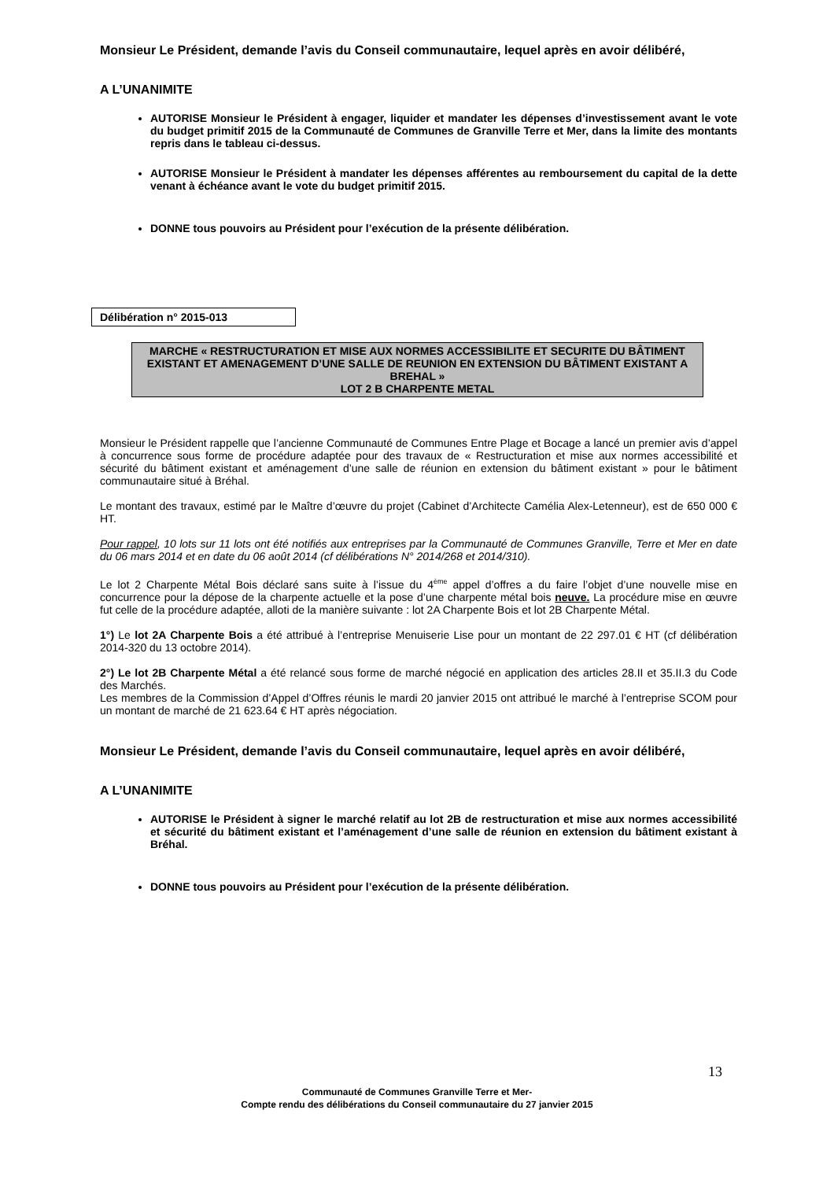Monsieur Le Président, demande l’avis du Conseil communautaire, lequel après en avoir délibéré,
A L’UNANIMITE
AUTORISE Monsieur le Président à engager, liquider et mandater les dépenses d’investissement avant le vote du budget primitif 2015 de la Communauté de Communes de Granville Terre et Mer, dans la limite des montants repris dans le tableau ci-dessus.
AUTORISE Monsieur le Président à mandater les dépenses afférentes au remboursement du capital de la dette venant à échéance avant le vote du budget primitif 2015.
DONNE tous pouvoirs au Président pour l’exécution de la présente délibération.
Délibération n° 2015-013
MARCHE « RESTRUCTURATION ET MISE AUX NORMES ACCESSIBILITE ET SECURITE DU BÂTIMENT EXISTANT ET AMENAGEMENT D’UNE SALLE DE REUNION EN EXTENSION DU BÂTIMENT EXISTANT A BREHAL »
LOT 2 B CHARPENTE METAL
Monsieur le Président rappelle que l’ancienne Communauté de Communes Entre Plage et Bocage a lancé un premier avis d’appel à concurrence sous forme de procédure adaptée pour des travaux de « Restructuration et mise aux normes accessibilité et sécurité du bâtiment existant et aménagement d’une salle de réunion en extension du bâtiment existant » pour le bâtiment communautaire situé à Bréhal.
Le montant des travaux, estimé par le Maître d’œuvre du projet (Cabinet d’Architecte Camélia Alex-Letenneur), est de 650 000 € HT.
Pour rappel, 10 lots sur 11 lots ont été notifiés aux entreprises par la Communauté de Communes Granville, Terre et Mer en date du 06 mars 2014 et en date du 06 août 2014 (cf délibérations N° 2014/268 et 2014/310).
Le lot 2 Charpente Métal Bois déclaré sans suite à l’issue du 4<sup>ème</sup> appel d’offres a du faire l’objet d’une nouvelle mise en concurrence pour la dépose de la charpente actuelle et la pose d’une charpente métal bois neuve. La procédure mise en œuvre fut celle de la procédure adaptée, alloti de la manière suivante : lot 2A Charpente Bois et lot 2B Charpente Métal.
1°) Le lot 2A Charpente Bois a été attribué à l’entreprise Menuiserie Lise pour un montant de 22 297.01 € HT (cf délibération 2014-320 du 13 octobre 2014).
2°) Le lot 2B Charpente Métal a été relancé sous forme de marché négocié en application des articles 28.II et 35.II.3 du Code des Marchés.
Les membres de la Commission d’Appel d’Offres réunis le mardi 20 janvier 2015 ont attribué le marché à l’entreprise SCOM pour un montant de marché de 21 623.64 € HT après négociation.
Monsieur Le Président, demande l’avis du Conseil communautaire, lequel après en avoir délibéré,
A L’UNANIMITE
AUTORISE le Président à signer le marché relatif au lot 2B de restructuration et mise aux normes accessibilité et sécurité du bâtiment existant et l’aménagement d’une salle de réunion en extension du bâtiment existant à Bréhal.
DONNE tous pouvoirs au Président pour l’exécution de la présente délibération.
13
Communauté de Communes Granville Terre et Mer-
Compte rendu des délibérations du Conseil communautaire du 27 janvier 2015